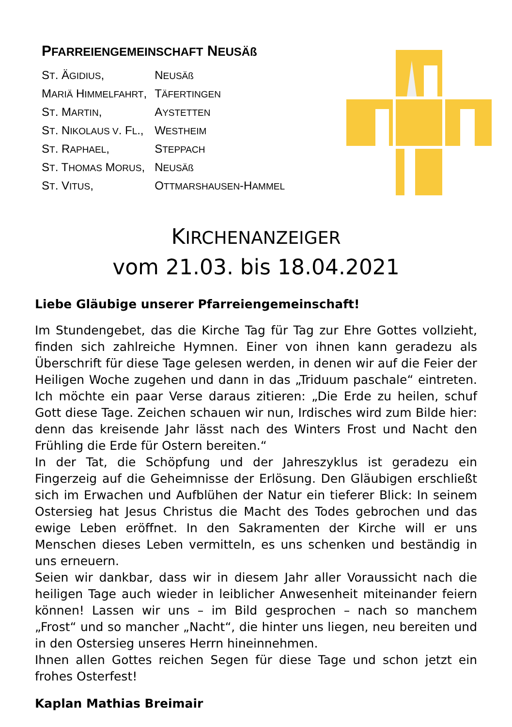PFARREIENGEMEINSCHAFT NEUSÄß
| S T . Ä GIDIUS , | N EUSÄß |
| M ARIÄ H IMMELFAHRT , | T ÄFERTINGEN |
| S T . M ARTIN , | A YSTETTEN |
| S T . N IKOLAUS V . F L ., | W ESTHEIM |
| S T . R APHAEL , | S TEPPACH |
| S T . T HOMAS M ORUS , | N EUSÄß |
| S T . V ITUS , | O TTMARSHAUSEN -H AMMEL |
KIRCHENANZEIGER
vom 21.03. bis 18.04.2021
Liebe Gläubige unserer Pfarreiengemeinschaft!
Im Stundengebet, das die Kirche Tag für Tag zur Ehre Gottes vollzieht, finden sich zahlreiche Hymnen. Einer von ihnen kann geradezu als Überschrift für diese Tage gelesen werden, in denen wir auf die Feier der Heiligen Woche zugehen und dann in das „Triduum paschale“ eintreten. Ich möchte ein paar Verse daraus zitieren: „Die Erde zu heilen, schuf Gott diese Tage. Zeichen schauen wir nun, Irdisches wird zum Bilde hier: denn das kreisende Jahr lässt nach des Winters Frost und Nacht den Frühling die Erde für Ostern bereiten.“
In der Tat, die Schöpfung und der Jahreszyklus ist geradezu ein Fingerzeig auf die Geheimnisse der Erlösung. Den Gläubigen erschließt sich im Erwachen und Aufblühen der Natur ein tieferer Blick: In seinem Ostersieg hat Jesus Christus die Macht des Todes gebrochen und das ewige Leben eröffnet. In den Sakramenten der Kirche will er uns Menschen dieses Leben vermitteln, es uns schenken und beständig in uns erneuern.
Seien wir dankbar, dass wir in diesem Jahr aller Voraussicht nach die heiligen Tage auch wieder in leiblicher Anwesenheit miteinander feiern können! Lassen wir uns – im Bild gesprochen – nach so manchem „Frost“ und so mancher „Nacht“, die hinter uns liegen, neu bereiten und in den Ostersieg unseres Herrn hineinnehmen.
Ihnen allen Gottes reichen Segen für diese Tage und schon jetzt ein frohes Osterfest!
Kaplan Mathias Breimair